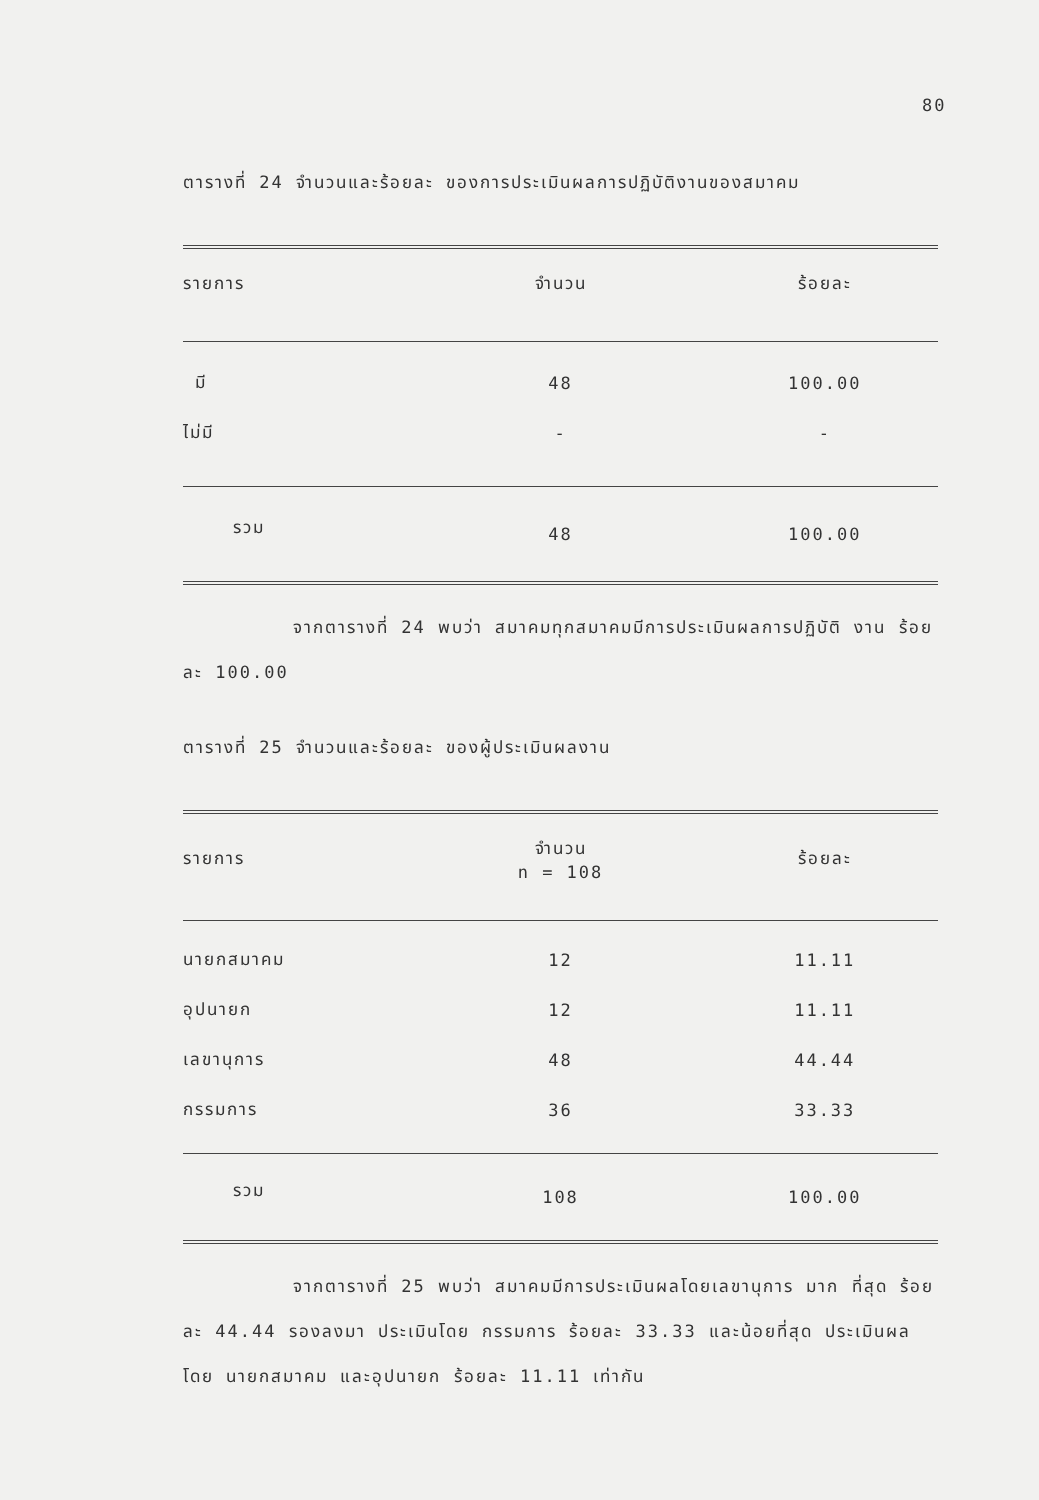80
ตารางที่ 24 จำนวนและร้อยละ ของการประเมินผลการปฏิบัติงานของสมาคม
| รายการ | จำนวน | ร้อยละ |
| --- | --- | --- |
| มี | 48 | 100.00 |
| ไม่มี | - | - |
| รวม | 48 | 100.00 |
จากตารางที่ 24 พบว่า สมาคมทุกสมาคมมีการประเมินผลการปฏิบัติ งาน ร้อยละ 100.00
ตารางที่ 25 จำนวนและร้อยละ ของผู้ประเมินผลงาน
| รายการ | จำนวน n = 108 | ร้อยละ |
| --- | --- | --- |
| นายกสมาคม | 12 | 11.11 |
| อุปนายก | 12 | 11.11 |
| เลขานุการ | 48 | 44.44 |
| กรรมการ | 36 | 33.33 |
| รวม | 108 | 100.00 |
จากตารางที่ 25 พบว่า สมาคมมีการประเมินผลโดยเลขานุการ มาก ที่สุด ร้อยละ 44.44 รองลงมา ประเมินโดย กรรมการ ร้อยละ 33.33 และน้อยที่สุด ประเมินผลโดย นายกสมาคม และอุปนายก ร้อยละ 11.11 เท่ากัน